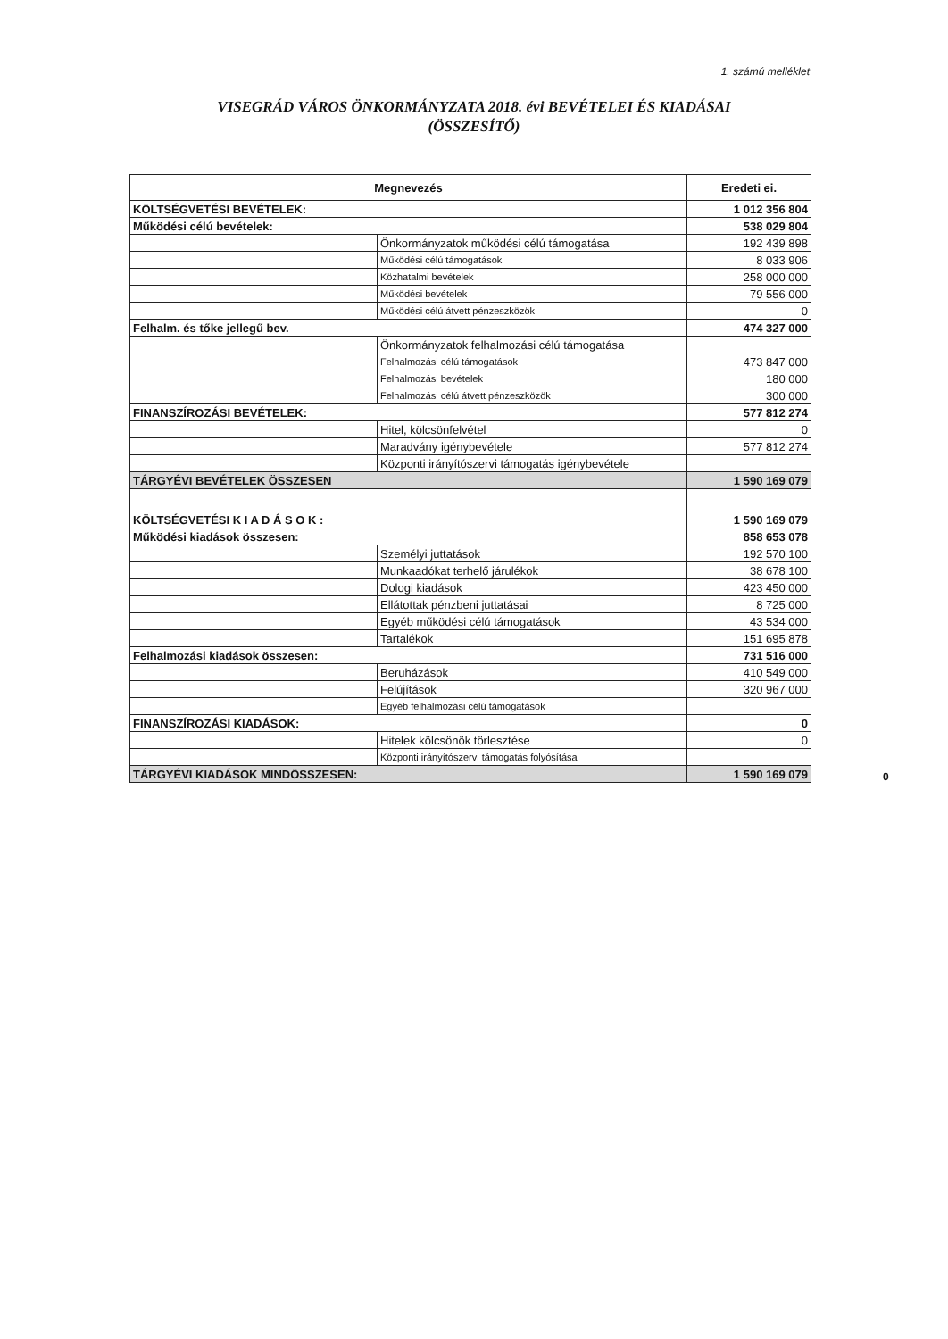1. számú melléklet
VISEGRÁD VÁROS ÖNKORMÁNYZATA 2018. évi BEVÉTELEI ÉS KIADÁSAI
(ÖSSZESÍTŐ)
| Megnevezés | | Eredeti ei. |
| --- | --- | --- |
| KÖLTSÉGVETÉSI BEVÉTELEK: | | 1 012 356 804 |
| Működési célú bevételek: | | 538 029 804 |
| | Önkormányzatok működési célú támogatása | 192 439 898 |
| | Működési célú támogatások | 8 033 906 |
| | Közhatalmi bevételek | 258 000 000 |
| | Működési bevételek | 79 556 000 |
| | Működési célú átvett pénzeszközök | 0 |
| Felhalm. és tőke jellegű bev. | | 474 327 000 |
| | Önkormányzatok felhalmozási célú támogatása | |
| | Felhalmozási célú támogatások | 473 847 000 |
| | Felhalmozási bevételek | 180 000 |
| | Felhalmozási célú átvett pénzeszközök | 300 000 |
| FINANSZÍROZÁSI BEVÉTELEK: | | 577 812 274 |
| | Hitel, kölcsönfelvétel | 0 |
| | Maradvány igénybevétele | 577 812 274 |
| | Központi irányítószervi támogatás igénybevétele | |
| TÁRGYÉVI BEVÉTELEK ÖSSZESEN | | 1 590 169 079 |
| KÖLTSÉGVETÉSI K I A D Á S O K : | | 1 590 169 079 |
| Működési kiadások összesen: | | 858 653 078 |
| | Személyi juttatások | 192 570 100 |
| | Munkaadókat terhelő járulékok | 38 678 100 |
| | Dologi kiadások | 423 450 000 |
| | Ellátottak pénzbeni juttatásai | 8 725 000 |
| | Egyéb működési célú támogatások | 43 534 000 |
| | Tartalékok | 151 695 878 |
| Felhalmozási kiadások összesen: | | 731 516 000 |
| | Beruházások | 410 549 000 |
| | Felújítások | 320 967 000 |
| | Egyéb felhalmozási célú támogatások | |
| FINANSZÍROZÁSI KIADÁSOK: | | 0 |
| | Hitelek kölcsönök törlesztése | 0 |
| | Központi irányítószervi támogatás folyósítása | |
| TÁRGYÉVI KIADÁSOK MINDÖSSZESEN: | | 1 590 169 079 |
0